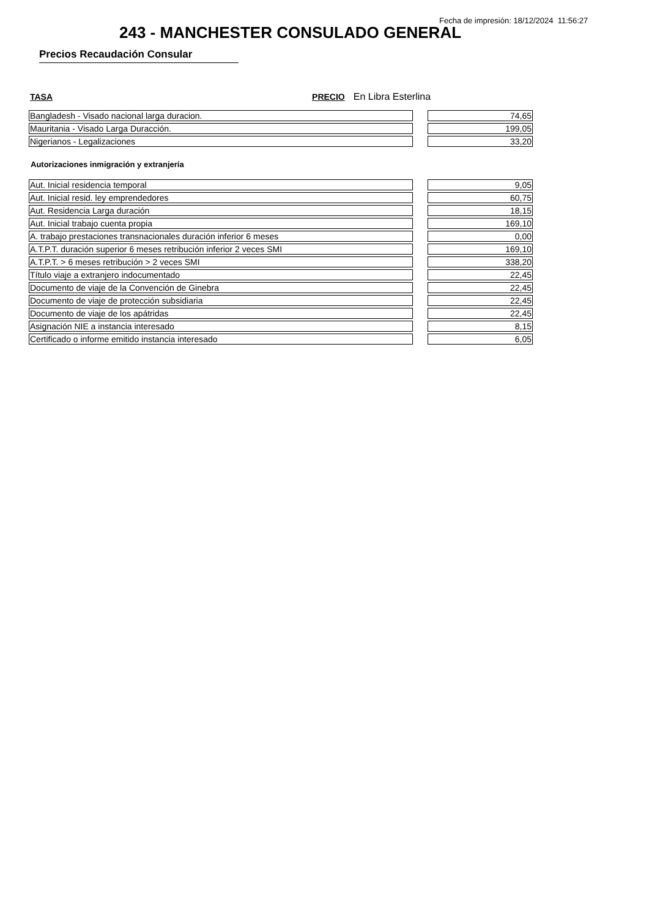Fecha de impresión: 18/12/2024 11:56:27
243 - MANCHESTER CONSULADO GENERAL
Precios Recaudación Consular
TASA PRECIO En Libra Esterlina
| Bangladesh - Visado nacional larga duracion. | | 74,65 |
| Mauritania - Visado Larga Duracción. | | 199,05 |
| Nigerianos - Legalizaciones | | 33,20 |
Autorizaciones inmigración y extranjería
| Aut. Inicial residencia temporal | | 9,05 |
| Aut. Inicial resid. ley emprendedores | | 60,75 |
| Aut. Residencia Larga duración | | 18,15 |
| Aut. Inicial trabajo cuenta propia | | 169,10 |
| A. trabajo prestaciones transnacionales duración inferior 6 meses | | 0,00 |
| A.T.P.T. duración superior 6 meses retribución inferior 2 veces SMI | | 169,10 |
| A.T.P.T. > 6 meses retribución > 2 veces SMI | | 338,20 |
| Título viaje a extranjero indocumentado | | 22,45 |
| Documento de viaje de la Convención de Ginebra | | 22,45 |
| Documento de viaje de protección subsidiaria | | 22,45 |
| Documento de viaje de los apátridas | | 22,45 |
| Asignación NIE a instancia interesado | | 8,15 |
| Certificado o informe emitido instancia interesado | | 6,05 |